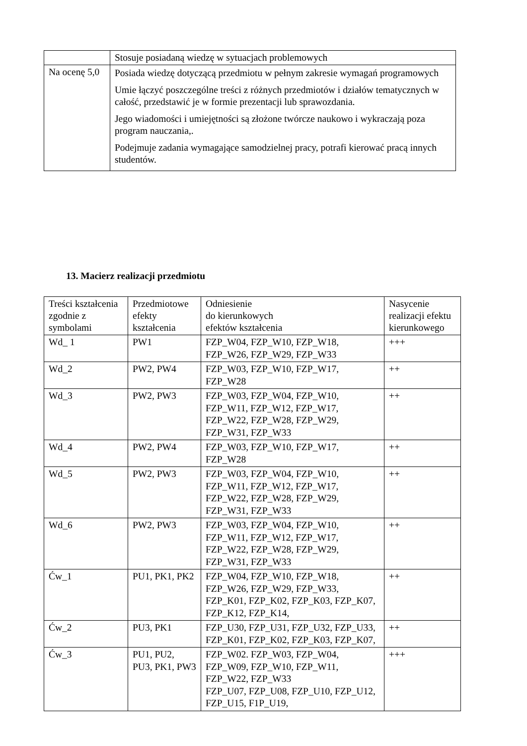| | Stosuje posiadaną wiedzę w sytuacjach problemowych |
| Na ocenę 5,0 | Posiada wiedzę dotyczącą przedmiotu w pełnym zakresie wymagań programowych Umie łączyć poszczególne treści z różnych przedmiotów i działów tematycznych w całość, przedstawić je w formie prezentacji lub sprawozdania. Jego wiadomości i umiejętności są złożone twórcze naukowo i wykraczają poza program nauczania,. Podejmuje zadania wymagające samodzielnej pracy, potrafi kierować pracą innych studentów. |
13. Macierz realizacji przedmiotu
| Treści kształcenia zgodnie z symbolami | Przedmiotowe efekty kształcenia | Odniesienie do kierunkowych efektów kształcenia | Nasycenie realizacji efektu kierunkowego |
| --- | --- | --- | --- |
| Wd_ 1 | PW1 | FZP_W04, FZP_W10, FZP_W18, FZP_W26, FZP_W29, FZP_W33 | +++ |
| Wd_2 | PW2, PW4 | FZP_W03, FZP_W10, FZP_W17, FZP_W28 | ++ |
| Wd_3 | PW2, PW3 | FZP_W03, FZP_W04, FZP_W10, FZP_W11, FZP_W12, FZP_W17, FZP_W22, FZP_W28, FZP_W29, FZP_W31, FZP_W33 | ++ |
| Wd_4 | PW2, PW4 | FZP_W03, FZP_W10, FZP_W17, FZP_W28 | ++ |
| Wd_5 | PW2, PW3 | FZP_W03, FZP_W04, FZP_W10, FZP_W11, FZP_W12, FZP_W17, FZP_W22, FZP_W28, FZP_W29, FZP_W31, FZP_W33 | ++ |
| Wd_6 | PW2, PW3 | FZP_W03, FZP_W04, FZP_W10, FZP_W11, FZP_W12, FZP_W17, FZP_W22, FZP_W28, FZP_W29, FZP_W31, FZP_W33 | ++ |
| Ćw_1 | PU1, PK1, PK2 | FZP_W04, FZP_W10, FZP_W18, FZP_W26, FZP_W29, FZP_W33, FZP_K01, FZP_K02, FZP_K03, FZP_K07, FZP_K12, FZP_K14, | ++ |
| Ćw_2 | PU3, PK1 | FZP_U30, FZP_U31, FZP_U32, FZP_U33, FZP_K01, FZP_K02, FZP_K03, FZP_K07, | ++ |
| Ćw_3 | PU1, PU2, PU3, PK1, PW3 | FZP_W02. FZP_W03, FZP_W04, FZP_W09, FZP_W10, FZP_W11, FZP_W22, FZP_W33 FZP_U07, FZP_U08, FZP_U10, FZP_U12, FZP_U15, F1P_U19, | +++ |